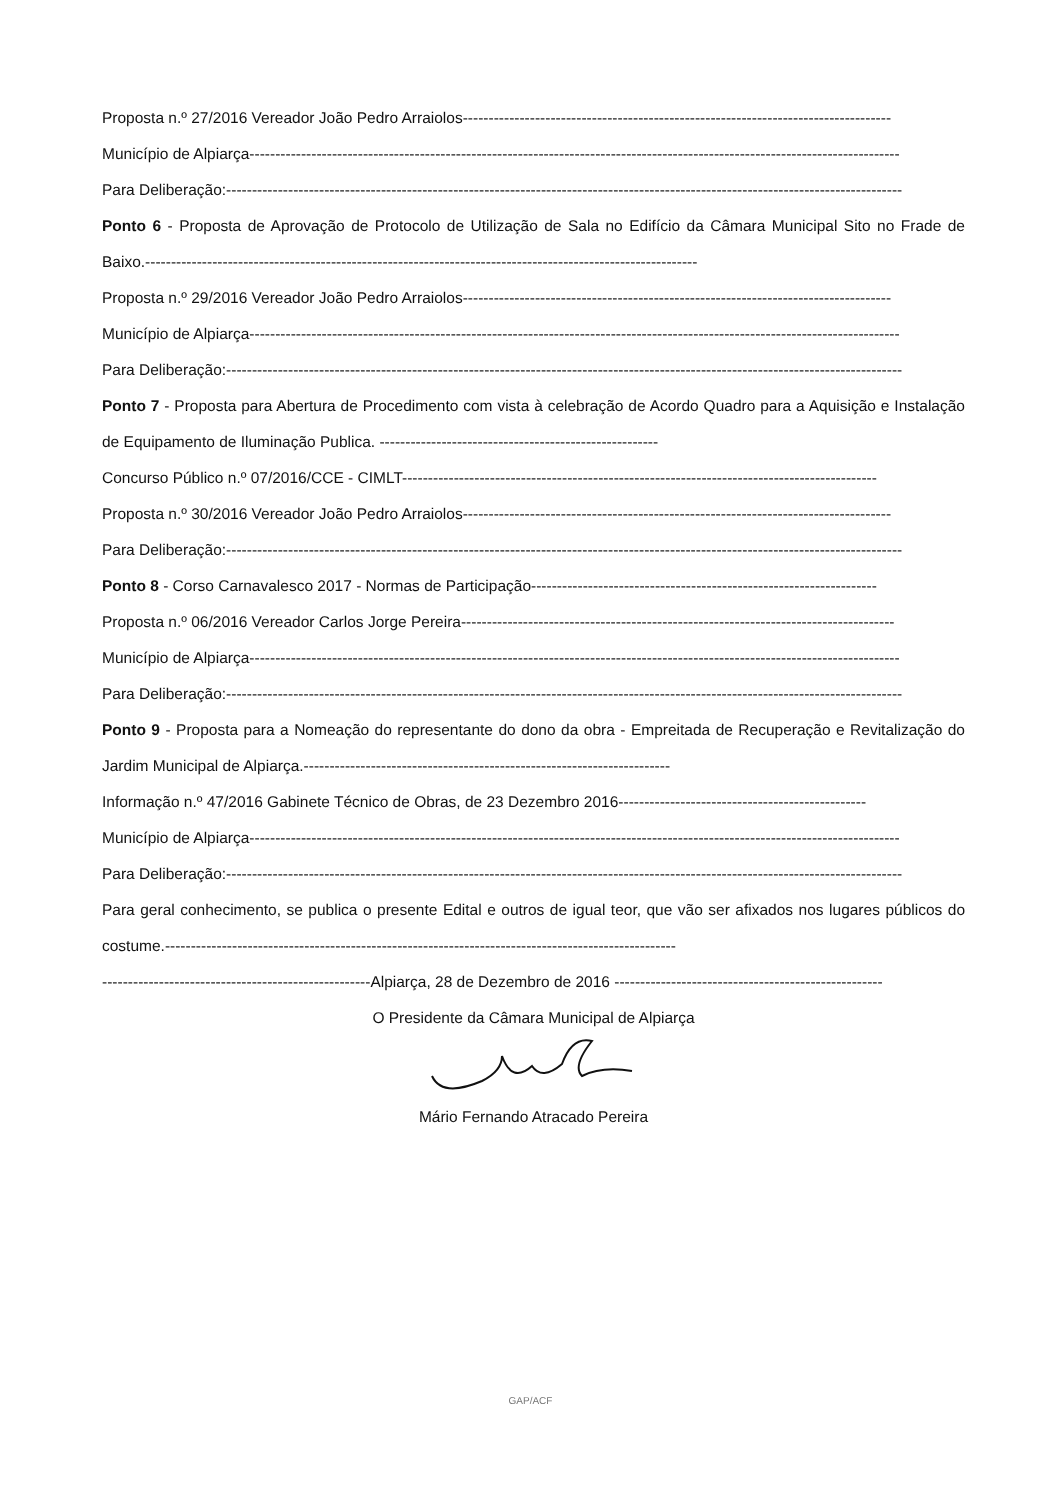Proposta n.º 27/2016 Vereador João Pedro Arraiolos-----------------------------------------------------------------------------------
Município de Alpiarça------------------------------------------------------------------------------------------------------------------------------
Para Deliberação:-----------------------------------------------------------------------------------------------------------------------------------
Ponto 6 - Proposta de Aprovação de Protocolo de Utilização de Sala no Edifício da Câmara Municipal Sito no Frade de Baixo.-----------------------------------------------------------------------------------------------------------
Proposta n.º 29/2016 Vereador João Pedro Arraiolos-----------------------------------------------------------------------------------
Município de Alpiarça------------------------------------------------------------------------------------------------------------------------------
Para Deliberação:-----------------------------------------------------------------------------------------------------------------------------------
Ponto 7 - Proposta para Abertura de Procedimento com vista à celebração de Acordo Quadro para a Aquisição e Instalação de Equipamento de Iluminação Publica. ------------------------------------------------------
Concurso Público n.º 07/2016/CCE - CIMLT--------------------------------------------------------------------------------------------
Proposta n.º 30/2016 Vereador João Pedro Arraiolos-----------------------------------------------------------------------------------
Para Deliberação:-----------------------------------------------------------------------------------------------------------------------------------
Ponto 8 - Corso Carnavalesco 2017 - Normas de Participação-------------------------------------------------------------------
Proposta n.º 06/2016 Vereador Carlos Jorge Pereira------------------------------------------------------------------------------------
Município de Alpiarça------------------------------------------------------------------------------------------------------------------------------
Para Deliberação:-----------------------------------------------------------------------------------------------------------------------------------
Ponto 9 - Proposta para a Nomeação do representante do dono da obra - Empreitada de Recuperação e Revitalização do Jardim Municipal de Alpiarça.-----------------------------------------------------------------------
Informação n.º 47/2016 Gabinete Técnico de Obras, de 23 Dezembro 2016------------------------------------------------
Município de Alpiarça------------------------------------------------------------------------------------------------------------------------------
Para Deliberação:-----------------------------------------------------------------------------------------------------------------------------------
Para geral conhecimento, se publica o presente Edital e outros de igual teor, que vão ser afixados nos lugares públicos do costume.---------------------------------------------------------------------------------------------------
----------------------------------------------------Alpiarça, 28 de Dezembro de 2016 ----------------------------------------------------
O Presidente da Câmara Municipal de Alpiarça
Mário Fernando Atracado Pereira
GAP/ACF